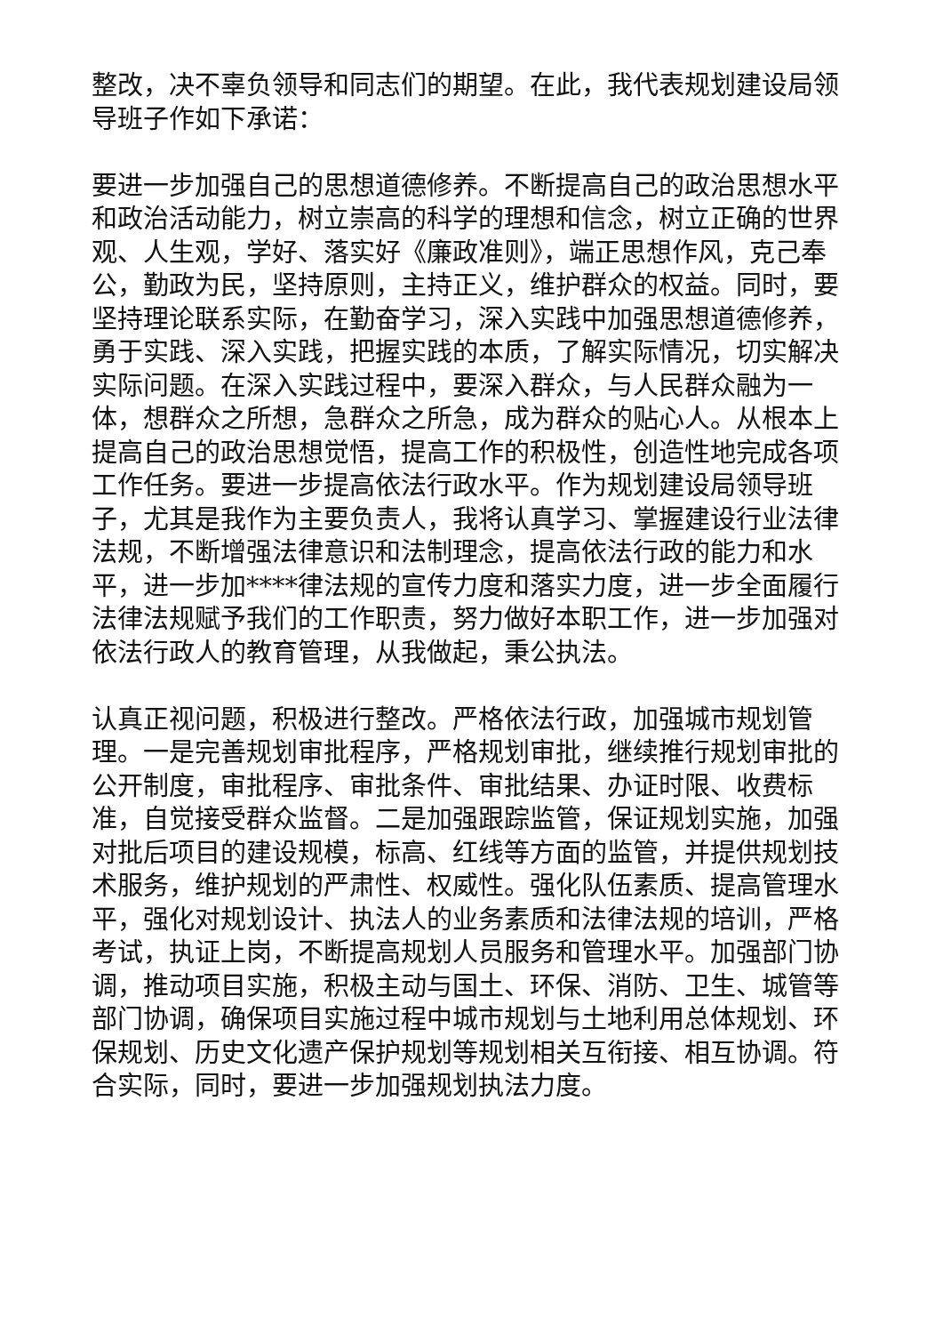整改，决不辜负领导和同志们的期望。在此，我代表规划建设局领导班子作如下承诺：
要进一步加强自己的思想道德修养。不断提高自己的政治思想水平和政治活动能力，树立崇高的科学的理想和信念，树立正确的世界观、人生观，学好、落实好《廉政准则》，端正思想作风，克己奉公，勤政为民，坚持原则，主持正义，维护群众的权益。同时，要坚持理论联系实际，在勤奋学习，深入实践中加强思想道德修养，勇于实践、深入实践，把握实践的本质，了解实际情况，切实解决实际问题。在深入实践过程中，要深入群众，与人民群众融为一体，想群众之所想，急群众之所急，成为群众的贴心人。从根本上提高自己的政治思想觉悟，提高工作的积极性，创造性地完成各项工作任务。要进一步提高依法行政水平。作为规划建设局领导班子，尤其是我作为主要负责人，我将认真学习、掌握建设行业法律法规，不断增强法律意识和法制理念，提高依法行政的能力和水平，进一步加****律法规的宣传力度和落实力度，进一步全面履行法律法规赋予我们的工作职责，努力做好本职工作，进一步加强对依法行政人的教育管理，从我做起，秉公执法。
认真正视问题，积极进行整改。严格依法行政，加强城市规划管理。一是完善规划审批程序，严格规划审批，继续推行规划审批的公开制度，审批程序、审批条件、审批结果、办证时限、收费标准，自觉接受群众监督。二是加强跟踪监管，保证规划实施，加强对批后项目的建设规模，标高、红线等方面的监管，并提供规划技术服务，维护规划的严肃性、权威性。强化队伍素质、提高管理水平，强化对规划设计、执法人的业务素质和法律法规的培训，严格考试，执证上岗，不断提高规划人员服务和管理水平。加强部门协调，推动项目实施，积极主动与国土、环保、消防、卫生、城管等部门协调，确保项目实施过程中城市规划与土地利用总体规划、环保规划、历史文化遗产保护规划等规划相关互衔接、相互协调。符合实际，同时，要进一步加强规划执法力度。